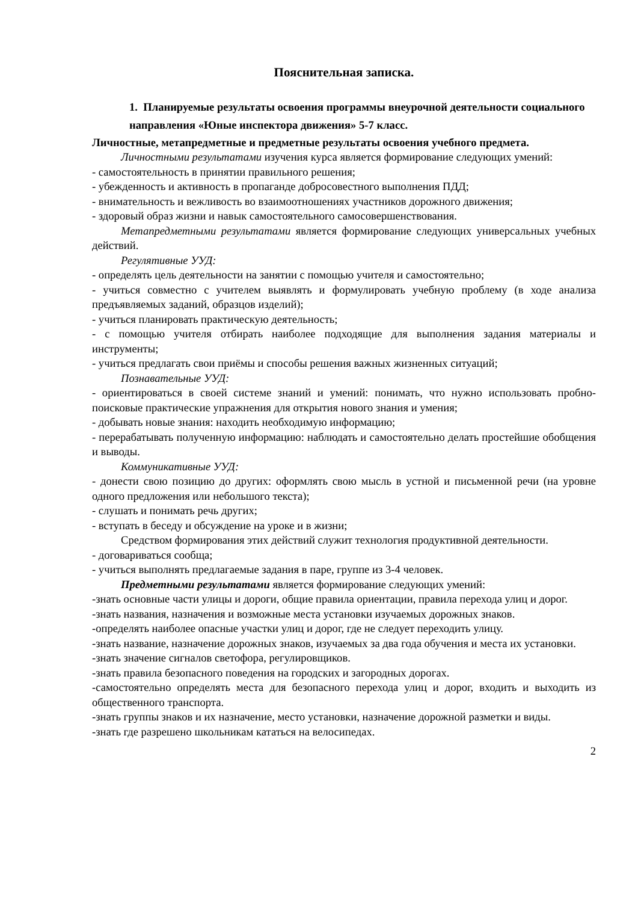Пояснительная записка.
1. Планируемые результаты освоения программы внеурочной деятельности социального направления «Юные инспектора движения» 5-7 класс.
Личностные, метапредметные и предметные результаты освоения учебного предмета.
Личностными результатами изучения курса является формирование следующих умений:
- самостоятельность в принятии правильного решения;
- убежденность и активность в пропаганде добросовестного выполнения ПДД;
- внимательность и вежливость во взаимоотношениях участников дорожного движения;
- здоровый образ жизни и навык самостоятельного самосовершенствования.
Метапредметными результатами является формирование следующих универсальных учебных действий.
Регулятивные УУД:
- определять цель деятельности на занятии с помощью учителя и самостоятельно;
- учиться совместно с учителем выявлять и формулировать учебную проблему (в ходе анализа предъявляемых заданий, образцов изделий);
- учиться планировать практическую деятельность;
- с помощью учителя отбирать наиболее подходящие для выполнения задания материалы и инструменты;
- учиться предлагать свои приёмы и способы решения важных жизненных ситуаций;
Познавательные УУД:
- ориентироваться в своей системе знаний и умений: понимать, что нужно использовать пробно-поисковые практические упражнения для открытия нового знания и умения;
- добывать новые знания: находить необходимую информацию;
- перерабатывать полученную информацию: наблюдать и самостоятельно делать простейшие обобщения и выводы.
Коммуникативные УУД:
- донести свою позицию до других: оформлять свою мысль в устной и письменной речи (на уровне одного предложения или небольшого текста);
- слушать и понимать речь других;
- вступать в беседу и обсуждение на уроке и в жизни;
Средством формирования этих действий служит технология продуктивной деятельности.
- договариваться сообща;
- учиться выполнять предлагаемые задания в паре, группе из 3-4 человек.
Предметными результатами является формирование следующих умений:
-знать основные части улицы и дороги, общие правила ориентации, правила перехода улиц и дорог.
-знать названия, назначения и возможные места установки изучаемых дорожных знаков.
-определять наиболее опасные участки улиц и дорог, где не следует переходить улицу.
-знать название, назначение дорожных знаков, изучаемых за два года обучения и места их установки.
-знать значение сигналов светофора, регулировщиков.
-знать правила безопасного поведения на городских и загородных дорогах.
-самостоятельно определять места для безопасного перехода улиц и дорог, входить и выходить из общественного транспорта.
-знать группы знаков и их назначение, место установки, назначение дорожной разметки и виды.
-знать где разрешено школьникам кататься на велосипедах.
2